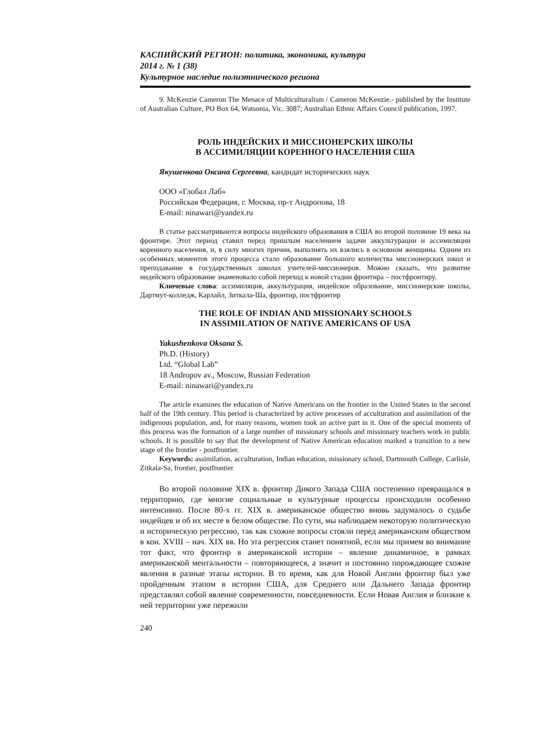КАСПИЙСКИЙ РЕГИОН: политика, экономика, культура
2014 г. № 1 (38)
Культурное наследие полиэтнического региона
9. McKenzie Cameron The Menace of Multiculturalism / Cameron McKenzie.- published by the Institute of Australian Culture, PO Box 64, Watsonia, Vic. 3087; Australian Ethnic Affairs Council publication, 1997.
РОЛЬ ИНДЕЙСКИХ И МИССИОНЕРСКИХ ШКОЛЫ
В АССИМИЛЯЦИИ КОРЕННОГО НАСЕЛЕНИЯ США
Якушенкова Оксана Сергеевна, кандидат исторических наук
ООО «Глобал Лаб»
Российская Федерация, г. Москва, пр-т Андропова, 18
E-mail: ninawari@yandex.ru
В статье рассматриваются вопросы индейского образования в США во второй половине 19 века на фронтире. Этот период ставил перед пришлым населением задачи аккультурации и ассимиляции коренного населения, и, в силу многих причин, выполнять их взялись в основном женщины. Одним из особенных моментов этого процесса стало образование большого количества миссионерских школ и преподавание в государственных школах учителей-миссионеров. Можно сказать, что развитие индейского образование знаменовало собой переход к новой стадии фронтира – постфронтиру.
Ключевые слова: ассимиляция, аккультурация, индейское образование, миссионерские школы, Дартмут-колледж, Карлайл, Зиткала-Ша, фронтир, постфронтир
THE ROLE OF INDIAN AND MISSIONARY SCHOOLS
IN ASSIMILATION OF NATIVE AMERICANS OF USA
Yakushenkova Oksana S.
Ph.D. (History)
Ltd. “Global Lab”
18 Andropov av., Moscow, Russian Federation
E-mail: ninawari@yandex.ru
The article examines the education of Native Americans on the frontier in the United States in the second half of the 19th century. This period is characterized by active processes of acculturation and assimilation of the indigenous population, and, for many reasons, women took an active part in it. One of the special moments of this process was the formation of a large number of missionary schools and missionary teachers work in public schools. It is possible to say that the development of Native American education marked a transition to a new stage of the frontier - postfrontier.
Keywords: assimilation, acculturation, Indian education, missionary school, Dartmouth College, Carlisle, Zitkala-Sa, frontier, postfrontier
Во второй половине XIX в. фронтир Дикого Запада США постепенно превращался в территорию, где многие социальные и культурные процессы происходили особенно интенсивно. После 80-х гг. XIX в. американское общество вновь задумалось о судьбе индейцев и об их месте в белом обществе. По сути, мы наблюдаем некоторую политическую и историческую регрессию, так как схожие вопросы стояли перед американским обществом в кон. XVIII – нач. XIX вв. Но эта регрессия станет понятной, если мы примем во внимание тот факт, что фронтир в американской истории – явление динамичное, в рамках американской ментальности – повторяющееся, а значит и постоянно порождающее схожие явления в разные этапы истории. В то время, как для Новой Англии фронтир был уже пройденным этапом в истории США, для Среднего или Дальнего Запада фронтир представлял собой явление современности, повседневности. Если Новая Англия и близкие к ней территории уже пережили
240